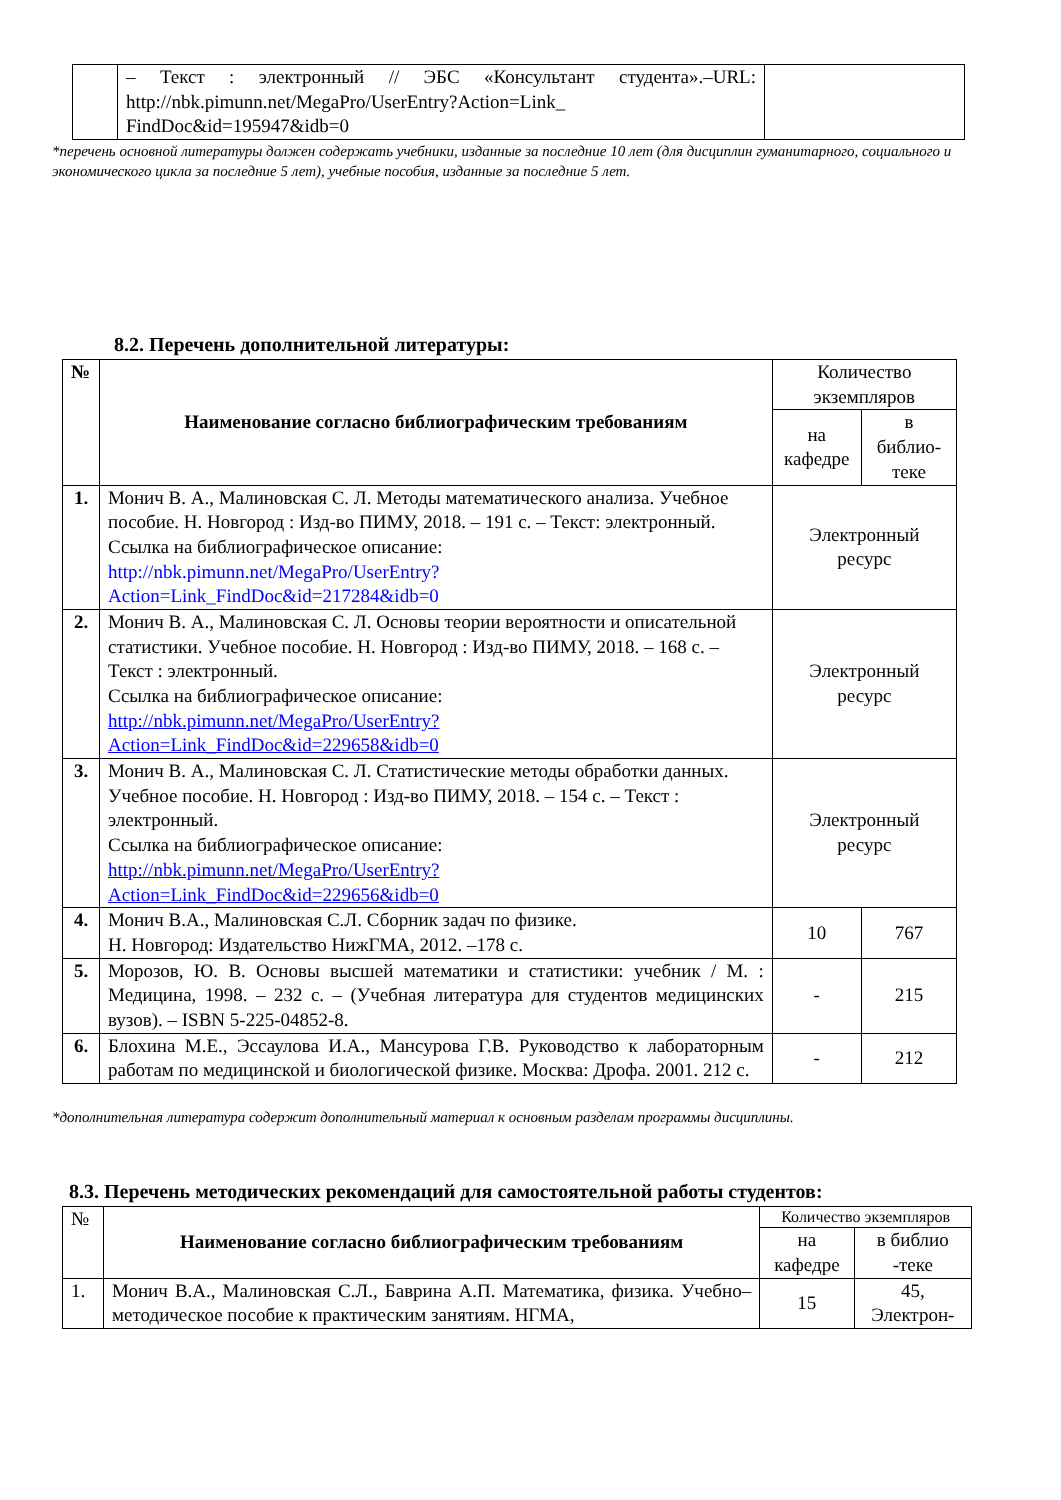| | – Текст : электронный // ЭБС «Консультант студента».–URL: http://nbk.pimunn.net/MegaPro/UserEntry?Action=Link_ FindDoc&id=195947&idb=0 | |
*перечень основной литературы должен содержать учебники, изданные за последние 10 лет (для дисциплин гуманитарного, социального и экономического цикла за последние 5 лет), учебные пособия, изданные за последние 5 лет.
8.2. Перечень дополнительной литературы:
| № | Наименование согласно библиографическим требованиям | Количество экземпляров | |
| | | на кафедре | в библио-теке |
| 1. | Монич В. А., Малиновская С. Л. Методы математического анализа. Учебное пособие. Н. Новгород : Изд-во ПИМУ, 2018. – 191 с. – Текст: электронный. Ссылка на библиографическое описание: http://nbk.pimunn.net/MegaPro/UserEntry?Action=Link_FindDoc&id=217284&idb=0 | Электронный ресурс | |
| 2. | Монич В. А., Малиновская С. Л. Основы теории вероятности и описательной статистики. Учебное пособие. Н. Новгород : Изд-во ПИМУ, 2018. – 168 с. – Текст : электронный. Ссылка на библиографическое описание: http://nbk.pimunn.net/MegaPro/UserEntry?Action=Link_FindDoc&id=229658&idb=0 | Электронный ресурс | |
| 3. | Монич В. А., Малиновская С. Л. Статистические методы обработки данных. Учебное пособие. Н. Новгород : Изд-во ПИМУ, 2018. – 154 с. – Текст : электронный. Ссылка на библиографическое описание: http://nbk.pimunn.net/MegaPro/UserEntry?Action=Link_FindDoc&id=229656&idb=0 | Электронный ресурс | |
| 4. | Монич В.А., Малиновская С.Л. Сборник задач по физике. Н. Новгород: Издательство НижГМА, 2012. –178 с. | 10 | 767 |
| 5. | Морозов, Ю. В. Основы высшей математики и статистики: учебник / М. : Медицина, 1998. – 232 с. – (Учебная литература для студентов медицинских вузов). – ISBN 5-225-04852-8. | - | 215 |
| 6. | Блохина М.Е., Эссаулова И.А., Мансурова Г.В. Руководство к лабораторным работам по медицинской и биологической физике. Москва: Дрофа. 2001. 212 с. | - | 212 |
*дополнительная литература содержит дополнительный материал к основным разделам программы дисциплины.
8.3. Перечень методических рекомендаций для самостоятельной работы студентов:
| № | Наименование согласно библиографическим требованиям | Количество экземпляров | |
| | | на кафедре | в библио -теке |
| 1. | Монич В.А., Малиновская С.Л., Баврина А.П. Математика, физика. Учебно–методическое пособие к практическим занятиям. НГМА, | 15 | 45, Электрон- |